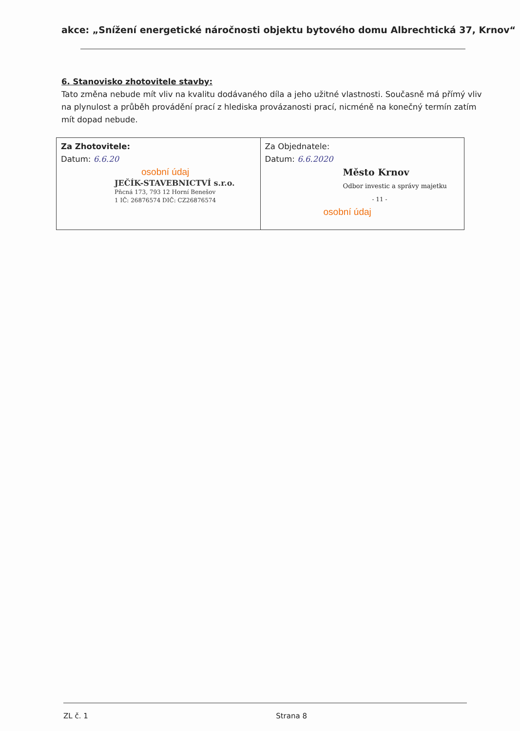akce: „Snížení energetické náročnosti objektu bytového domu Albrechtická 37, Krnov“
6. Stanovisko zhotovitele stavby:
Tato změna nebude mít vliv na kvalitu dodávaného díla a jeho užitné vlastnosti. Současně má přímý vliv na plynulost a průběh provádění prací z hlediska provázanosti prací, nicméně na konečný termín zatím mít dopad nebude.
| Za Zhotovitele: Datum: 6.6.20 osobní údaj JEČÍK-STAVEBNICTVÍ s.r.o. Pňcná 173, 793 12 Horní Benešov 1 IČ: 26876574 DIČ: CZ26876574 | Za Objednatele: Datum: 6.6.2020 Město Krnov Odbor investic a správy majetku - 11 - osobní údaj |
ZL č. 1 Strana 8